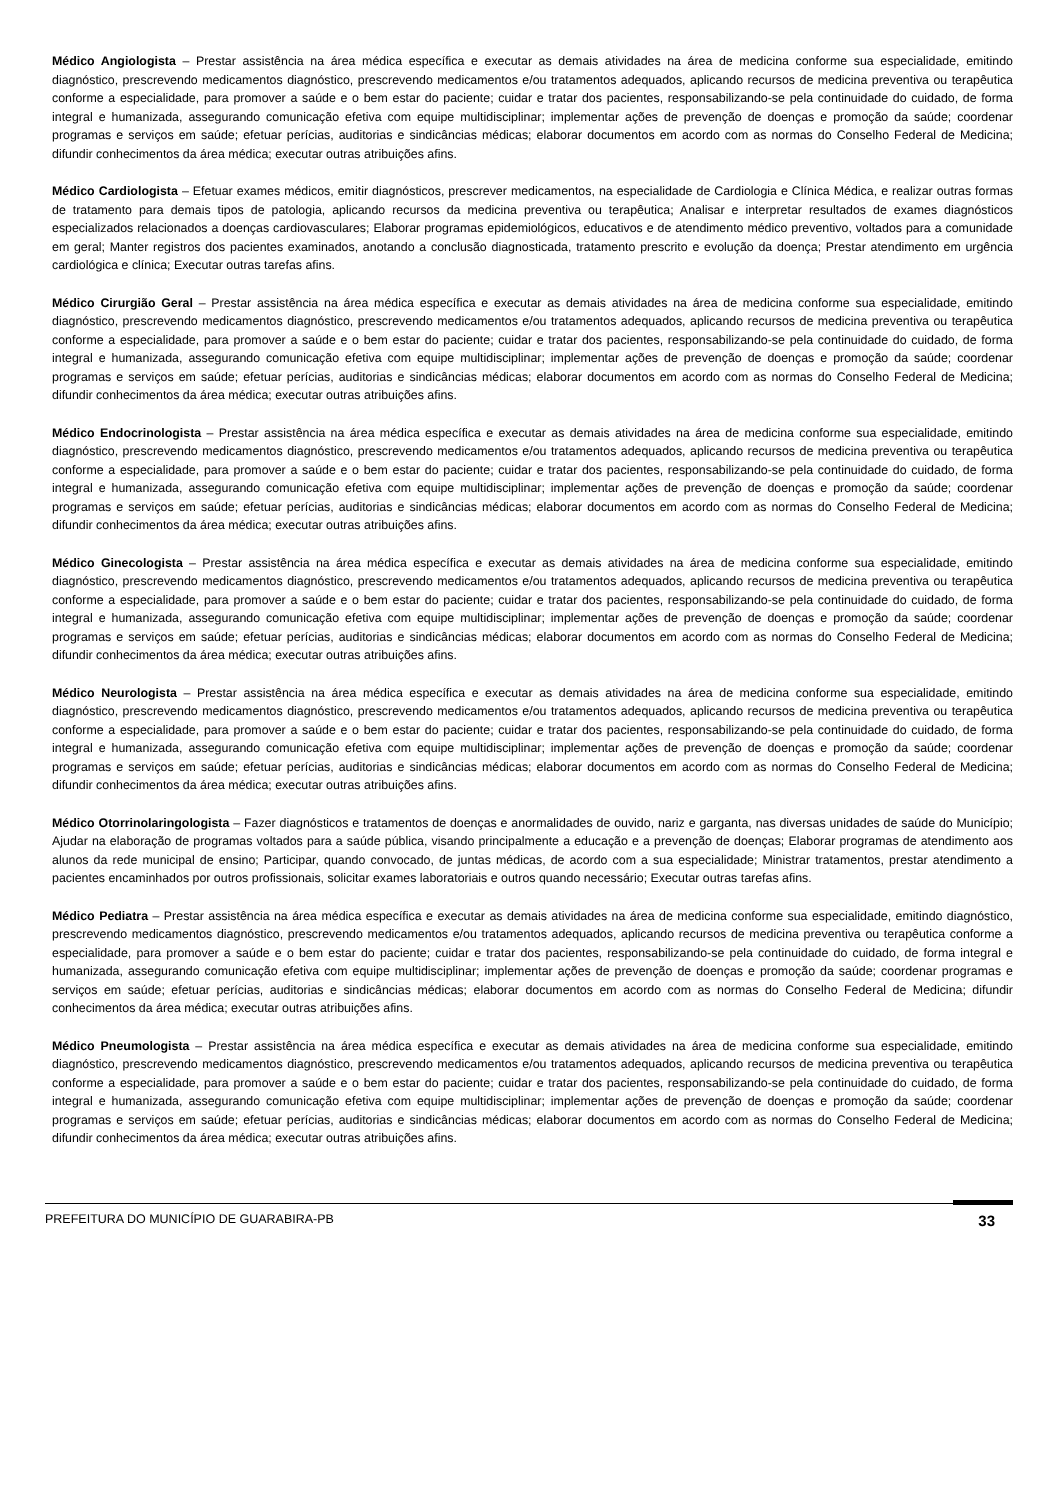Médico Angiologista – Prestar assistência na área médica específica e executar as demais atividades na área de medicina conforme sua especialidade, emitindo diagnóstico, prescrevendo medicamentos diagnóstico, prescrevendo medicamentos e/ou tratamentos adequados, aplicando recursos de medicina preventiva ou terapêutica conforme a especialidade, para promover a saúde e o bem estar do paciente; cuidar e tratar dos pacientes, responsabilizando-se pela continuidade do cuidado, de forma integral e humanizada, assegurando comunicação efetiva com equipe multidisciplinar; implementar ações de prevenção de doenças e promoção da saúde; coordenar programas e serviços em saúde; efetuar perícias, auditorias e sindicâncias médicas; elaborar documentos em acordo com as normas do Conselho Federal de Medicina; difundir conhecimentos da área médica; executar outras atribuições afins.
Médico Cardiologista – Efetuar exames médicos, emitir diagnósticos, prescrever medicamentos, na especialidade de Cardiologia e Clínica Médica, e realizar outras formas de tratamento para demais tipos de patologia, aplicando recursos da medicina preventiva ou terapêutica; Analisar e interpretar resultados de exames diagnósticos especializados relacionados a doenças cardiovasculares; Elaborar programas epidemiológicos, educativos e de atendimento médico preventivo, voltados para a comunidade em geral; Manter registros dos pacientes examinados, anotando a conclusão diagnosticada, tratamento prescrito e evolução da doença; Prestar atendimento em urgência cardiológica e clínica; Executar outras tarefas afins.
Médico Cirurgião Geral – Prestar assistência na área médica específica e executar as demais atividades na área de medicina conforme sua especialidade, emitindo diagnóstico, prescrevendo medicamentos diagnóstico, prescrevendo medicamentos e/ou tratamentos adequados, aplicando recursos de medicina preventiva ou terapêutica conforme a especialidade, para promover a saúde e o bem estar do paciente; cuidar e tratar dos pacientes, responsabilizando-se pela continuidade do cuidado, de forma integral e humanizada, assegurando comunicação efetiva com equipe multidisciplinar; implementar ações de prevenção de doenças e promoção da saúde; coordenar programas e serviços em saúde; efetuar perícias, auditorias e sindicâncias médicas; elaborar documentos em acordo com as normas do Conselho Federal de Medicina; difundir conhecimentos da área médica; executar outras atribuições afins.
Médico Endocrinologista – Prestar assistência na área médica específica e executar as demais atividades na área de medicina conforme sua especialidade, emitindo diagnóstico, prescrevendo medicamentos diagnóstico, prescrevendo medicamentos e/ou tratamentos adequados, aplicando recursos de medicina preventiva ou terapêutica conforme a especialidade, para promover a saúde e o bem estar do paciente; cuidar e tratar dos pacientes, responsabilizando-se pela continuidade do cuidado, de forma integral e humanizada, assegurando comunicação efetiva com equipe multidisciplinar; implementar ações de prevenção de doenças e promoção da saúde; coordenar programas e serviços em saúde; efetuar perícias, auditorias e sindicâncias médicas; elaborar documentos em acordo com as normas do Conselho Federal de Medicina; difundir conhecimentos da área médica; executar outras atribuições afins.
Médico Ginecologista – Prestar assistência na área médica específica e executar as demais atividades na área de medicina conforme sua especialidade, emitindo diagnóstico, prescrevendo medicamentos diagnóstico, prescrevendo medicamentos e/ou tratamentos adequados, aplicando recursos de medicina preventiva ou terapêutica conforme a especialidade, para promover a saúde e o bem estar do paciente; cuidar e tratar dos pacientes, responsabilizando-se pela continuidade do cuidado, de forma integral e humanizada, assegurando comunicação efetiva com equipe multidisciplinar; implementar ações de prevenção de doenças e promoção da saúde; coordenar programas e serviços em saúde; efetuar perícias, auditorias e sindicâncias médicas; elaborar documentos em acordo com as normas do Conselho Federal de Medicina; difundir conhecimentos da área médica; executar outras atribuições afins.
Médico Neurologista – Prestar assistência na área médica específica e executar as demais atividades na área de medicina conforme sua especialidade, emitindo diagnóstico, prescrevendo medicamentos diagnóstico, prescrevendo medicamentos e/ou tratamentos adequados, aplicando recursos de medicina preventiva ou terapêutica conforme a especialidade, para promover a saúde e o bem estar do paciente; cuidar e tratar dos pacientes, responsabilizando-se pela continuidade do cuidado, de forma integral e humanizada, assegurando comunicação efetiva com equipe multidisciplinar; implementar ações de prevenção de doenças e promoção da saúde; coordenar programas e serviços em saúde; efetuar perícias, auditorias e sindicâncias médicas; elaborar documentos em acordo com as normas do Conselho Federal de Medicina; difundir conhecimentos da área médica; executar outras atribuições afins.
Médico Otorrinolaringologista – Fazer diagnósticos e tratamentos de doenças e anormalidades de ouvido, nariz e garganta, nas diversas unidades de saúde do Município; Ajudar na elaboração de programas voltados para a saúde pública, visando principalmente a educação e a prevenção de doenças; Elaborar programas de atendimento aos alunos da rede municipal de ensino; Participar, quando convocado, de juntas médicas, de acordo com a sua especialidade; Ministrar tratamentos, prestar atendimento a pacientes encaminhados por outros profissionais, solicitar exames laboratoriais e outros quando necessário; Executar outras tarefas afins.
Médico Pediatra – Prestar assistência na área médica específica e executar as demais atividades na área de medicina conforme sua especialidade, emitindo diagnóstico, prescrevendo medicamentos diagnóstico, prescrevendo medicamentos e/ou tratamentos adequados, aplicando recursos de medicina preventiva ou terapêutica conforme a especialidade, para promover a saúde e o bem estar do paciente; cuidar e tratar dos pacientes, responsabilizando-se pela continuidade do cuidado, de forma integral e humanizada, assegurando comunicação efetiva com equipe multidisciplinar; implementar ações de prevenção de doenças e promoção da saúde; coordenar programas e serviços em saúde; efetuar perícias, auditorias e sindicâncias médicas; elaborar documentos em acordo com as normas do Conselho Federal de Medicina; difundir conhecimentos da área médica; executar outras atribuições afins.
Médico Pneumologista – Prestar assistência na área médica específica e executar as demais atividades na área de medicina conforme sua especialidade, emitindo diagnóstico, prescrevendo medicamentos diagnóstico, prescrevendo medicamentos e/ou tratamentos adequados, aplicando recursos de medicina preventiva ou terapêutica conforme a especialidade, para promover a saúde e o bem estar do paciente; cuidar e tratar dos pacientes, responsabilizando-se pela continuidade do cuidado, de forma integral e humanizada, assegurando comunicação efetiva com equipe multidisciplinar; implementar ações de prevenção de doenças e promoção da saúde; coordenar programas e serviços em saúde; efetuar perícias, auditorias e sindicâncias médicas; elaborar documentos em acordo com as normas do Conselho Federal de Medicina; difundir conhecimentos da área médica; executar outras atribuições afins.
PREFEITURA DO MUNICÍPIO DE GUARABIRA-PB 33